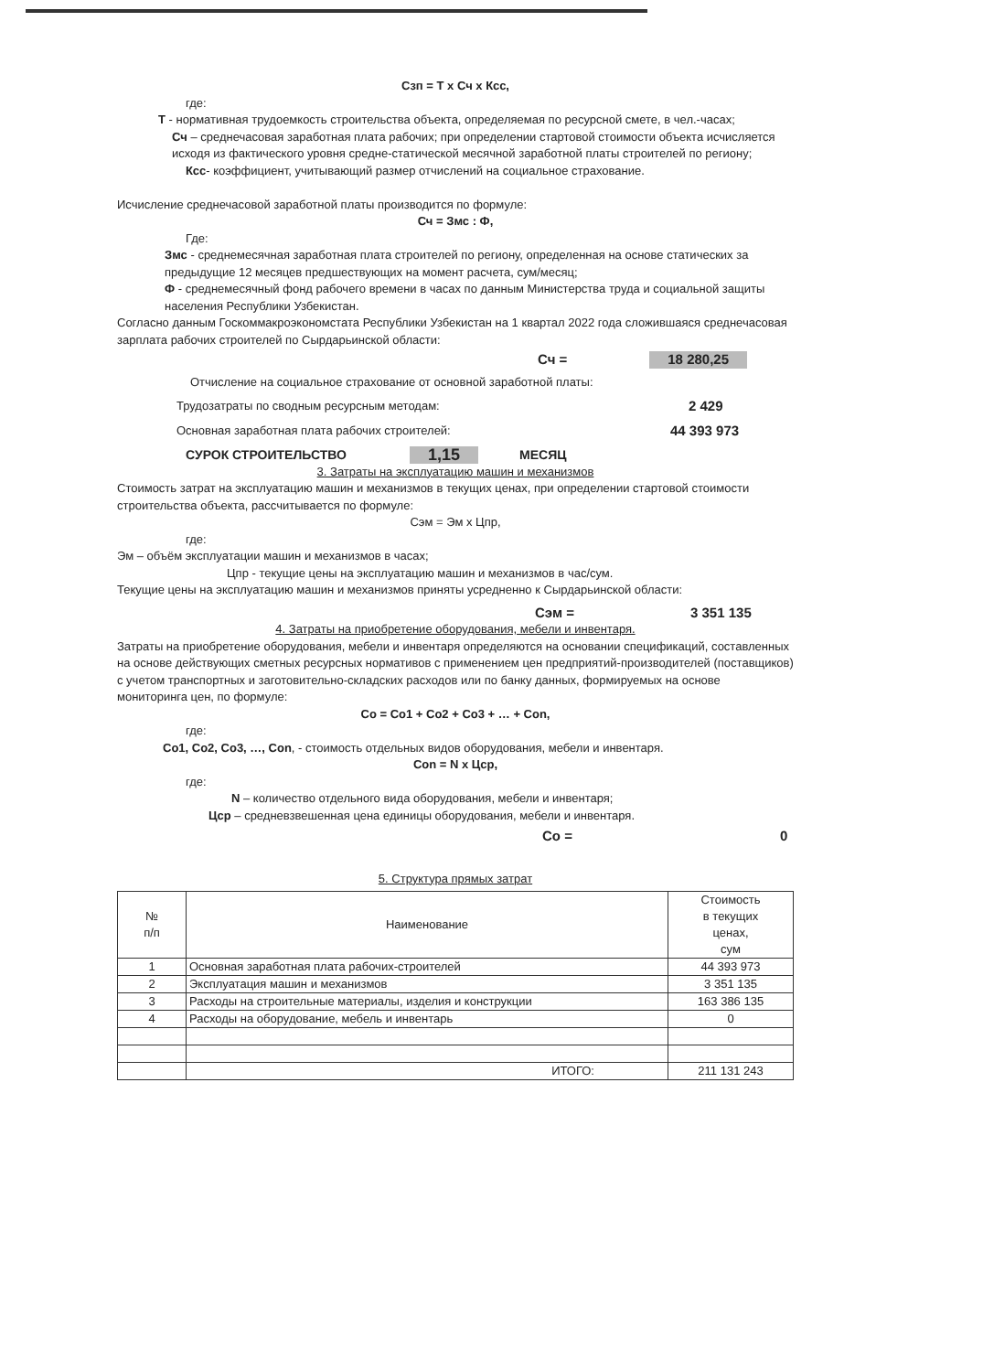Сзп = Т х Сч х Ксс,
где:
Т - нормативная трудоемкость строительства объекта, определяемая по ресурсной смете, в чел.-часах;
Сч – среднечасовая заработная плата рабочих; при определении стартовой стоимости объекта исчисляется исходя из фактического уровня средне-статической месячной заработной платы строителей по региону;
Ксс- коэффициент, учитывающий размер отчислений на социальное страхование.
Исчисление среднечасовой заработной платы производится по формуле:
Сч = Змс : Ф,
Где:
Змс - среднемесячная заработная плата строителей по региону, определенная на основе статических за предыдущие 12 месяцев предшествующих на момент расчета, сум/месяц;
Ф - среднемесячный фонд рабочего времени в часах по данным Министерства труда и социальной защиты населения Республики Узбекистан.
Согласно данным Госкоммакроэкономстата Республики Узбекистан на 1 квартал 2022 года сложившаяся среднечасовая зарплата рабочих строителей по Сырдарьинской области:
Сч = 18 280,25
Отчисление на социальное страхование от основной заработной платы:
Трудозатраты по сводным ресурсным методам: 2 429
Основная заработная плата рабочих строителей: 44 393 973
СУРОК СТРОИТЕЛЬСТВО 1,15 МЕСЯЦ
3. Затраты на эксплуатацию машин и механизмов
Стоимость затрат на эксплуатацию машин и механизмов в текущих ценах, при определении стартовой стоимости строительства объекта, рассчитывается по формуле:
Сэм = Эм х Цпр,
где:
Эм – объём эксплуатации машин и механизмов в часах;
Цпр - текущие цены на эксплуатацию машин и механизмов в час/сум.
Текущие цены на эксплуатацию машин и механизмов приняты усредненно к Сырдарьинской области:
Сэм = 3 351 135
4. Затраты на приобретение оборудования, мебели и инвентаря.
Затраты на приобретение оборудования, мебели и инвентаря определяются на основании спецификаций, составленных на основе действующих сметных ресурсных нормативов с применением цен предприятий-производителей (поставщиков) с учетом транспортных и заготовительно-складских расходов или по банку данных, формируемых на основе мониторинга цен, по формуле:
Со = Со1 + Со2 + Со3 + … + Соn,
где:
Со1, Со2, Со3, …, Соn, - стоимость отдельных видов оборудования, мебели и инвентаря.
Соn = N х Цср,
где:
N – количество отдельного вида оборудования, мебели и инвентаря;
Цср – средневзвешенная цена единицы оборудования, мебели и инвентаря.
Со = 0
5. Структура прямых затрат
| № п/п | Наименование | Стоимость в текущих ценах, сум |
| --- | --- | --- |
| 1 | Основная заработная плата рабочих-строителей | 44 393 973 |
| 2 | Эксплуатация машин и механизмов | 3 351 135 |
| 3 | Расходы на строительные материалы, изделия и конструкции | 163 386 135 |
| 4 | Расходы на оборудование, мебель и инвентарь | 0 |
| | ИТОГО: | 211 131 243 |